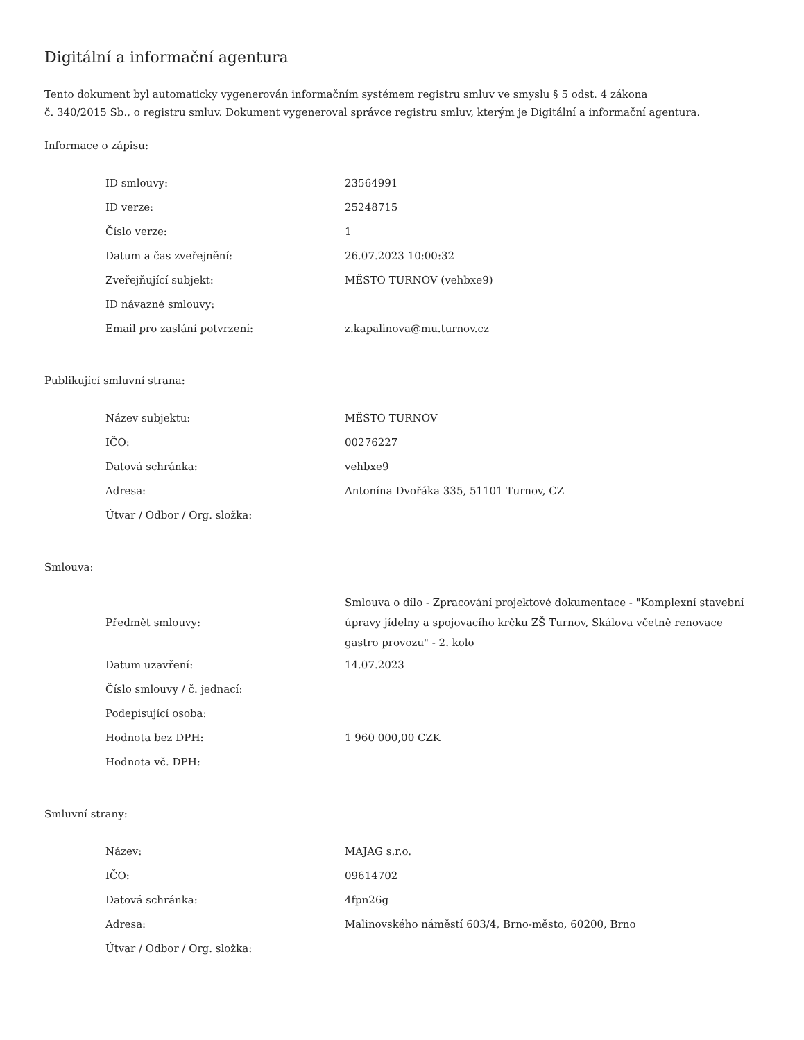Digitální a informační agentura
Tento dokument byl automaticky vygenerován informačním systémem registru smluv ve smyslu § 5 odst. 4 zákona
č. 340/2015 Sb., o registru smluv. Dokument vygeneroval správce registru smluv, kterým je Digitální a informační agentura.
Informace o zápisu:
| ID smlouvy: | 23564991 |
| ID verze: | 25248715 |
| Číslo verze: | 1 |
| Datum a čas zveřejnění: | 26.07.2023 10:00:32 |
| Zveřejňující subjekt: | MĚSTO TURNOV (vehbxe9) |
| ID návazné smlouvy: | |
| Email pro zaslání potvrzení: | z.kapalinova@mu.turnov.cz |
Publikující smluvní strana:
| Název subjektu: | MĚSTO TURNOV |
| IČO: | 00276227 |
| Datová schránka: | vehbxe9 |
| Adresa: | Antonína Dvořáka 335, 51101 Turnov, CZ |
| Útvar / Odbor / Org. složka: | |
Smlouva:
| Předmět smlouvy: | Smlouva o dílo - Zpracování projektové dokumentace - "Komplexní stavební úpravy jídelny a spojovacího krčku ZŠ Turnov, Skálova včetně renovace gastro provozu" - 2. kolo |
| Datum uzavření: | 14.07.2023 |
| Číslo smlouvy / č. jednací: | |
| Podepisující osoba: | |
| Hodnota bez DPH: | 1 960 000,00 CZK |
| Hodnota vč. DPH: | |
Smluvní strany:
| Název: | MAJAG s.r.o. |
| IČO: | 09614702 |
| Datová schránka: | 4fpn26g |
| Adresa: | Malinovského náměstí 603/4, Brno-město, 60200, Brno |
| Útvar / Odbor / Org. složka: | |